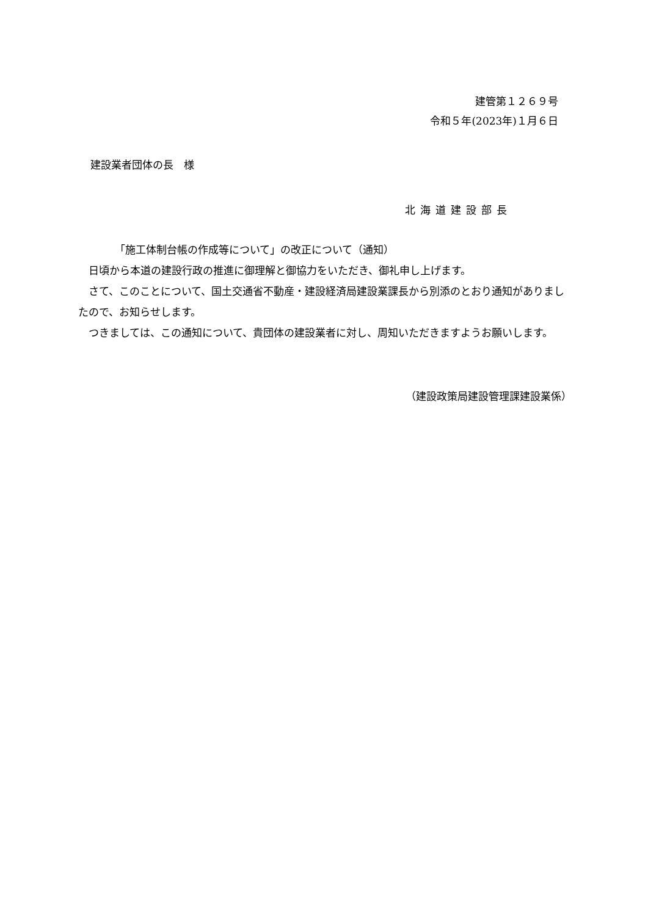建管第１２６９号
令和５年(2023年)１月６日
建設業者団体の長　様
北海道建設部長
「施工体制台帳の作成等について」の改正について（通知）
　日頃から本道の建設行政の推進に御理解と御協力をいただき、御礼申し上げます。
　さて、このことについて、国土交通省不動産・建設経済局建設業課長から別添のとおり通知がありましたので、お知らせします。
　つきましては、この通知について、貴団体の建設業者に対し、周知いただきますようお願いします。
（建設政策局建設管理課建設業係）